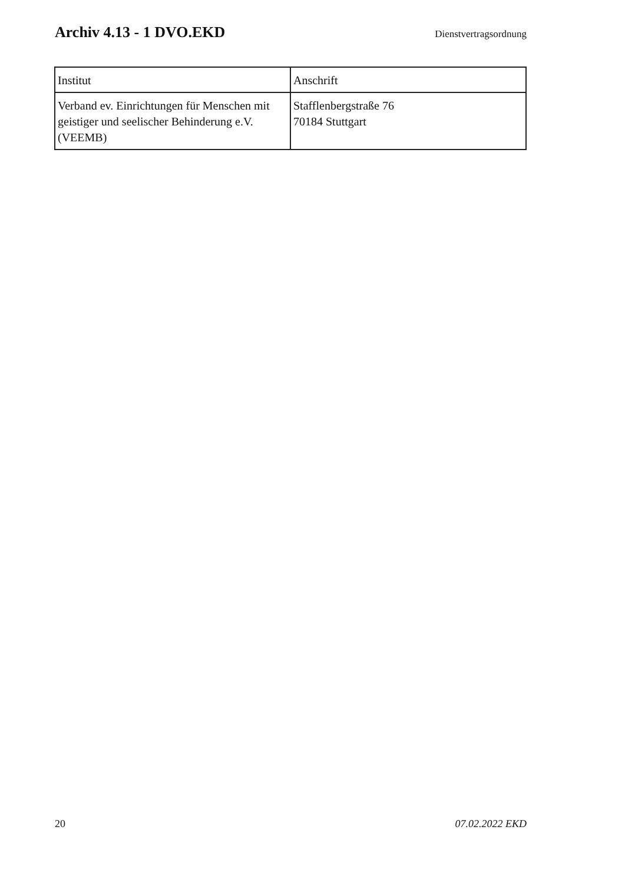Archiv 4.13 - 1 DVO.EKD
Dienstvertragsordnung
| Institut | Anschrift |
| --- | --- |
| Verband ev. Einrichtungen für Menschen mit geistiger und seelischer Behinderung e.V. (VEEMB) | Stafflenbergstraße 76 70184 Stuttgart |
20 07.02.2022 EKD